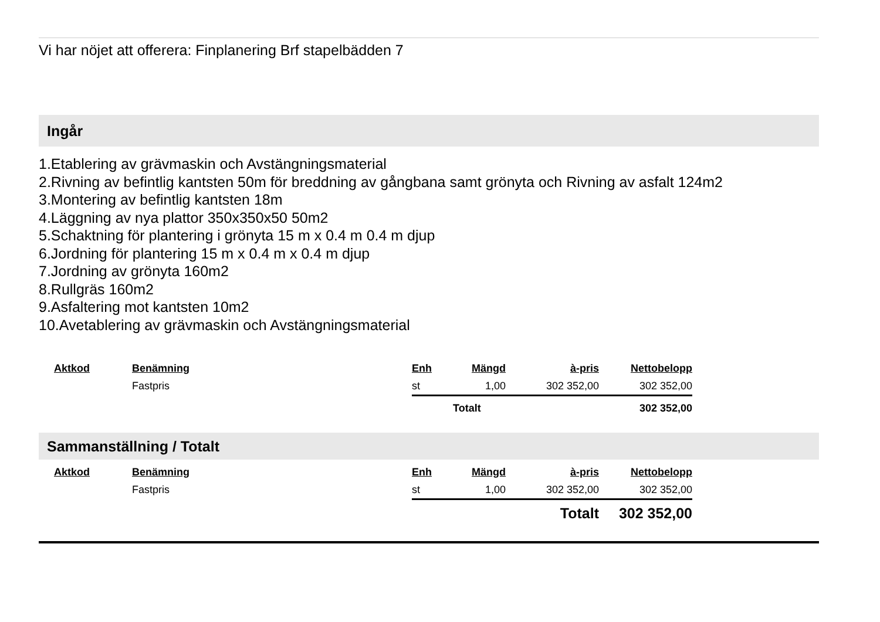Vi har nöjet att offerera: Finplanering Brf stapelbädden 7
Ingår
1.Etablering av grävmaskin och Avstängningsmaterial
2.Rivning av befintlig kantsten 50m för breddning av gångbana samt grönyta och Rivning av asfalt 124m2
3.Montering av befintlig kantsten 18m
4.Läggning av nya plattor 350x350x50 50m2
5.Schaktning för plantering i grönyta 15 m x 0.4 m 0.4 m djup
6.Jordning för plantering 15 m x 0.4 m x 0.4 m djup
7.Jordning av grönyta 160m2
8.Rullgräs 160m2
9.Asfaltering mot kantsten 10m2
10.Avetablering av grävmaskin och Avstängningsmaterial
| Aktkod | Benämning | Enh | Mängd | à-pris | Nettobelopp |
| --- | --- | --- | --- | --- | --- |
| | Fastpris | st | 1,00 | 302 352,00 | 302 352,00 |
| | | | Totalt | | 302 352,00 |
Sammanställning / Totalt
| Aktkod | Benämning | Enh | Mängd | à-pris | Nettobelopp |
| --- | --- | --- | --- | --- | --- |
| | Fastpris | st | 1,00 | 302 352,00 | 302 352,00 |
| | | | | Totalt | 302 352,00 |